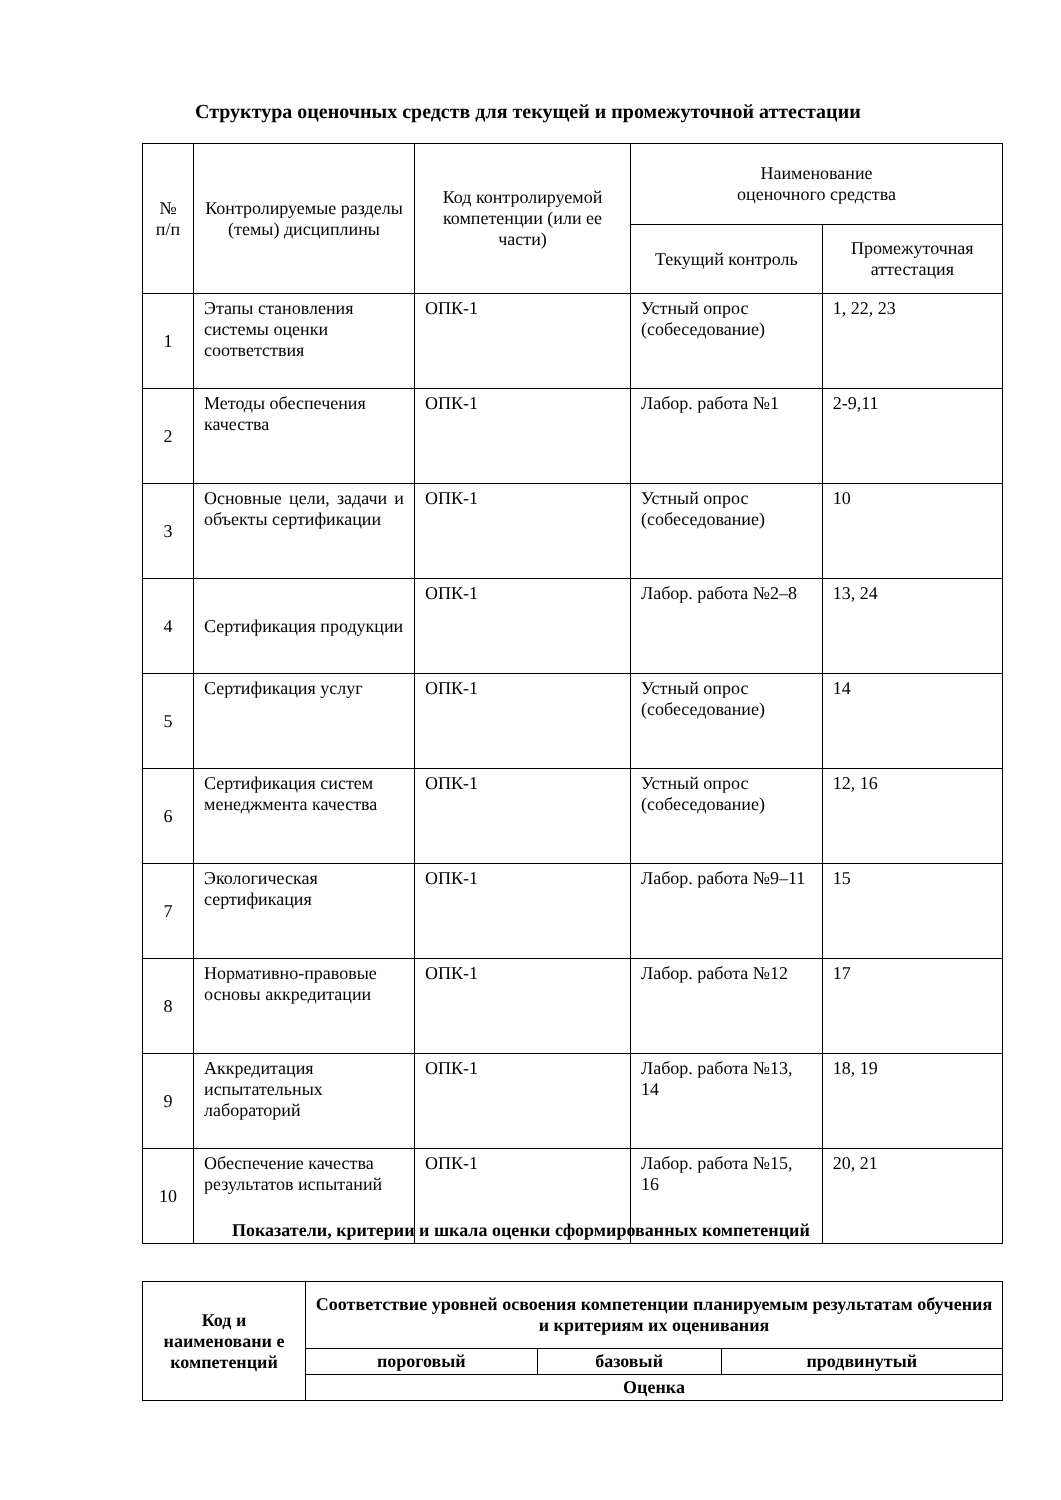Структура оценочных средств для текущей и промежуточной аттестации
| № п/п | Контролируемые разделы (темы) дисциплины | Код контролируемой компетенции (или ее части) | Наименование оценочного средства | |
| --- | --- | --- | --- | --- |
| | | | Текущий контроль | Промежуточная аттестация |
| 1 | Этапы становления системы оценки соответствия | ОПК-1 | Устный опрос (собеседование) | 1, 22, 23 |
| 2 | Методы обеспечения качества | ОПК-1 | Лабор. работа №1 | 2-9,11 |
| 3 | Основные цели, задачи и объекты сертификации | ОПК-1 | Устный опрос (собеседование) | 10 |
| 4 | Сертификация продукции | ОПК-1 | Лабор. работа №2–8 | 13, 24 |
| 5 | Сертификация услуг | ОПК-1 | Устный опрос (собеседование) | 14 |
| 6 | Сертификация систем менеджмента качества | ОПК-1 | Устный опрос (собеседование) | 12, 16 |
| 7 | Экологическая сертификация | ОПК-1 | Лабор. работа №9–11 | 15 |
| 8 | Нормативно-правовые основы аккредитации | ОПК-1 | Лабор. работа №12 | 17 |
| 9 | Аккредитация испытательных лабораторий | ОПК-1 | Лабор. работа №13, 14 | 18, 19 |
| 10 | Обеспечение качества результатов испытаний | ОПК-1 | Лабор. работа №15, 16 | 20, 21 |
Показатели, критерии и шкала оценки сформированных компетенций
| Код и наименовани е компетенций | Соответствие уровней освоения компетенции планируемым результатам обучения и критериям их оценивания | | |
| --- | --- | --- | --- |
| | пороговый | базовый | продвинутый |
| | Оценка | | |